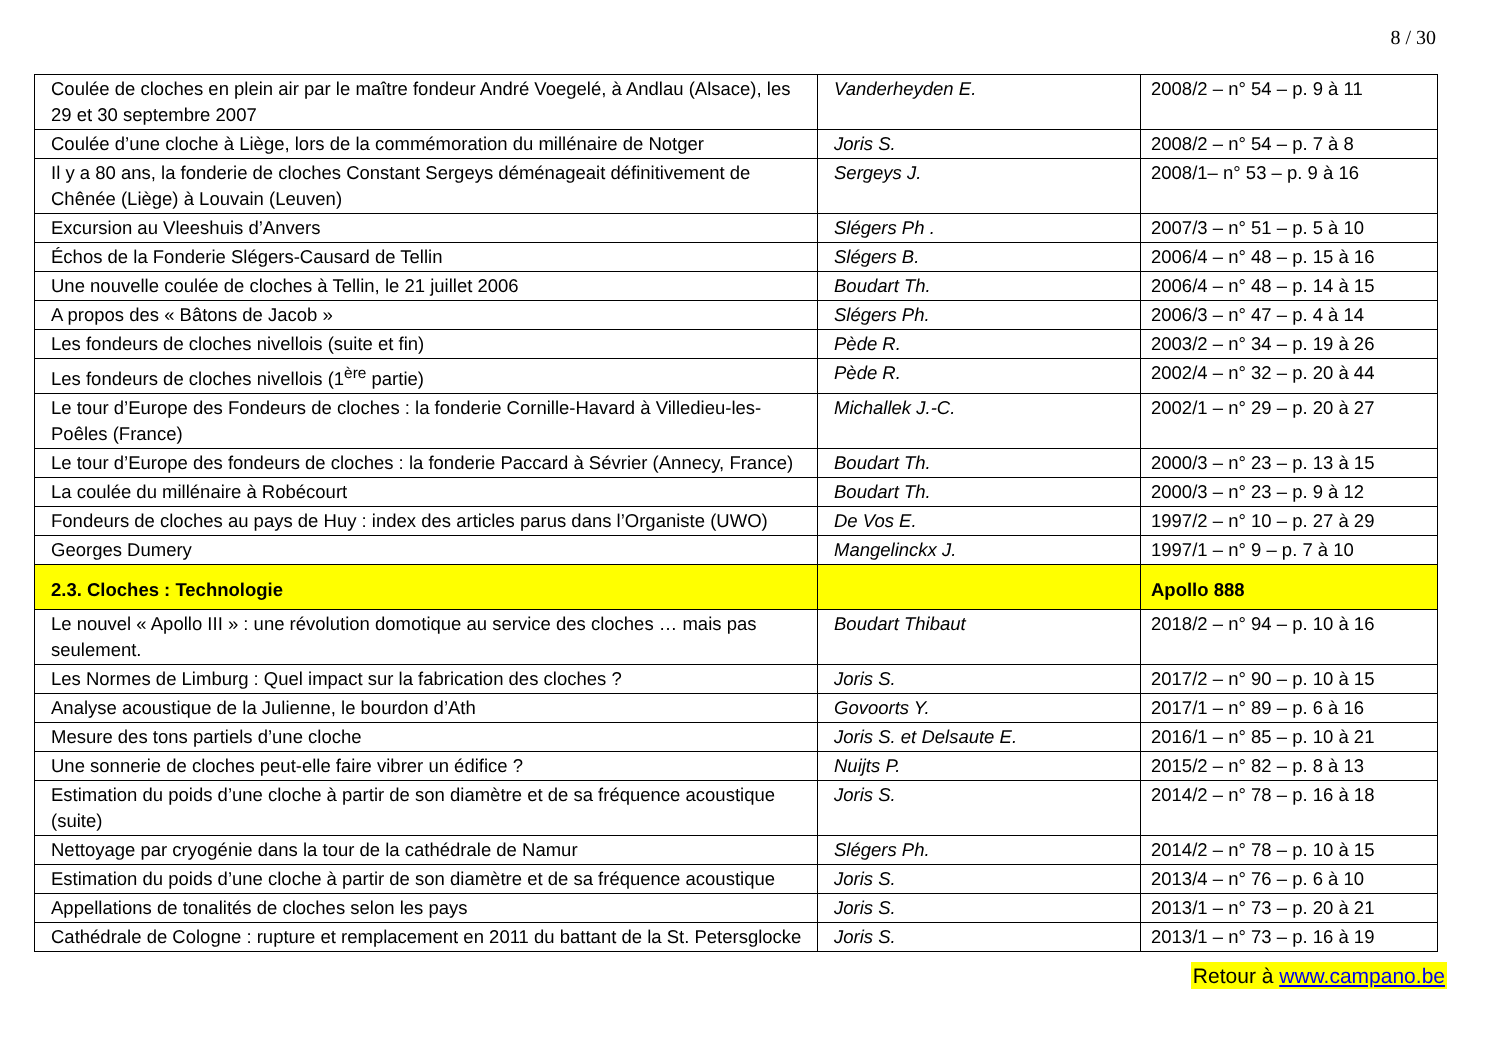8 / 30
| Coulée de cloches en plein air par le maître fondeur André Voegelé, à Andlau (Alsace), les 29 et 30 septembre 2007 | Vanderheyden E. | 2008/2 – n° 54 – p. 9 à 11 |
| Coulée d’une cloche à Liège, lors de la commémoration du millénaire de Notger | Joris S. | 2008/2 – n° 54 – p. 7 à 8 |
| Il y a 80 ans, la fonderie de cloches Constant Sergeys déménageait définitivement de Chênée (Liège) à Louvain (Leuven) | Sergeys J. | 2008/1– n° 53 – p. 9 à 16 |
| Excursion au Vleeshuis d’Anvers | Slégers Ph . | 2007/3 – n° 51 – p. 5 à 10 |
| Échos de la Fonderie Slégers-Causard de Tellin | Slégers B. | 2006/4 – n° 48 – p. 15 à 16 |
| Une nouvelle coulée de cloches à Tellin, le 21 juillet 2006 | Boudart Th. | 2006/4 – n° 48 – p. 14 à 15 |
| A propos des « Bâtons de Jacob » | Slégers Ph. | 2006/3 – n° 47 – p. 4 à 14 |
| Les fondeurs de cloches nivellois (suite et fin) | Pède R. | 2003/2 – n° 34 – p. 19 à 26 |
| Les fondeurs de cloches nivellois (1<sup>ère</sup> partie) | Pède R. | 2002/4 – n° 32 – p. 20 à 44 |
| Le tour d’Europe des Fondeurs de cloches : la fonderie Cornille-Havard à Villedieu-les-Poêles (France) | Michallek J.-C. | 2002/1 – n° 29 – p. 20 à 27 |
| Le tour d’Europe des fondeurs de cloches : la fonderie Paccard à Sévrier (Annecy, France) | Boudart Th. | 2000/3 – n° 23 – p. 13 à 15 |
| La coulée du millénaire à Robécourt | Boudart Th. | 2000/3 – n° 23 – p. 9 à 12 |
| Fondeurs de cloches au pays de Huy : index des articles parus dans l’Organiste (UWO) | De Vos E. | 1997/2 – n° 10 – p. 27 à 29 |
| Georges Dumery | Mangelinckx J. | 1997/1 – n° 9 – p. 7 à 10 |
| 2.3. Cloches : Technologie | | Apollo 888 |
| Le nouvel « Apollo III » : une révolution domotique au service des cloches … mais pas seulement. | Boudart Thibaut | 2018/2 – n° 94 – p. 10 à 16 |
| Les Normes de Limburg : Quel impact sur la fabrication des cloches ? | Joris S. | 2017/2 – n° 90 – p. 10 à 15 |
| Analyse acoustique de la Julienne, le bourdon d’Ath | Govoorts Y. | 2017/1 – n° 89 – p. 6 à 16 |
| Mesure des tons partiels d’une cloche | Joris S. et Delsaute E. | 2016/1 – n° 85 – p. 10 à 21 |
| Une sonnerie de cloches peut-elle faire vibrer un édifice ? | Nuijts P. | 2015/2 – n° 82 – p. 8 à 13 |
| Estimation du poids d’une cloche à partir de son diamètre et de sa fréquence acoustique (suite) | Joris S. | 2014/2 – n° 78 – p. 16 à 18 |
| Nettoyage par cryogénie dans la tour de la cathédrale de Namur | Slégers Ph. | 2014/2 – n° 78 – p. 10 à 15 |
| Estimation du poids d’une cloche à partir de son diamètre et de sa fréquence acoustique | Joris S. | 2013/4 – n° 76 – p. 6 à 10 |
| Appellations de tonalités de cloches selon les pays | Joris S. | 2013/1 – n° 73 – p. 20 à 21 |
| Cathédrale de Cologne : rupture et remplacement en 2011 du battant de la St. Petersglocke | Joris S. | 2013/1 – n° 73 – p. 16 à 19 |
Retour à www.campano.be